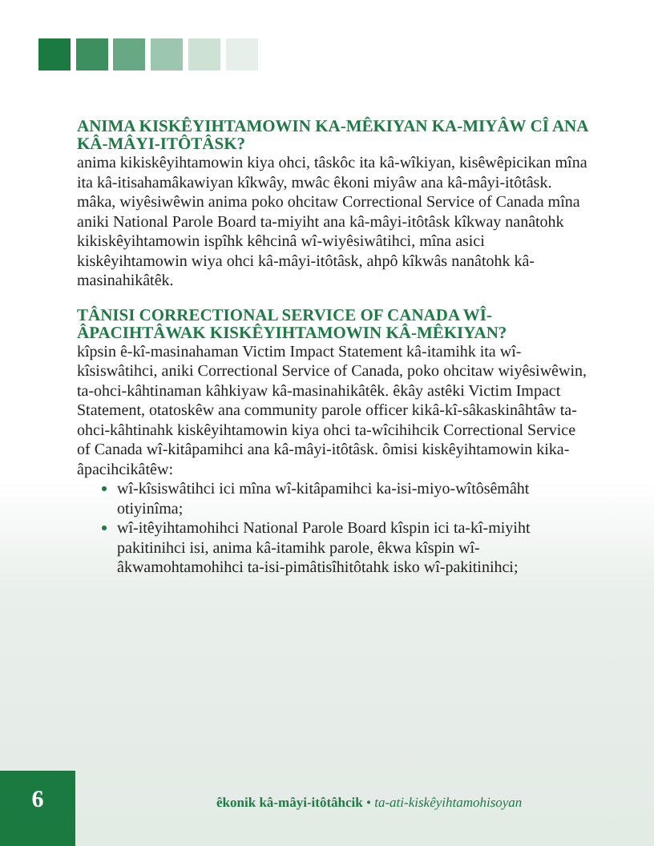ANIMA KISKÊYIHTAMOWIN KA-MÊKIYAN KA-MIYÂW CÎ ANA KÂ-MÂYI-ITÔTÂSK?
anima kikiskêyihtamowin kiya ohci, tâskôc ita kâ-wîkiyan, kisêwêpicikan mîna ita kâ-itisahamâkawiyan kîkwây, mwâc êkoni miyâw ana kâ-mâyi-itôtâsk. mâka, wiyêsiwêwin anima poko ohcitaw Correctional Service of Canada mîna aniki National Parole Board ta-miyiht ana kâ-mâyi-itôtâsk kîkway nanâtohk kikiskêyihtamowin ispîhk kêhcinâ wî-wiyêsiwâtihci, mîna asici kiskêyihtamowin wiya ohci kâ-mâyi-itôtâsk, ahpô kîkwâs nanâtohk kâ-masinahikâtêk.
TÂNISI CORRECTIONAL SERVICE OF CANADA WÎ-ÂPACIHTÂWAK KISKÊYIHTAMOWIN KÂ-MÊKIYAN?
kîpsin ê-kî-masinahaman Victim Impact Statement kâ-itamihk ita wî-kîsiswâtihci, aniki Correctional Service of Canada, poko ohcitaw wiyêsiwêwin, ta-ohci-kâhtinaman kâhkiyaw kâ-masinahikâtêk. êkây astêki Victim Impact Statement, otatoskêw ana community parole officer kikâ-kî-sâkaskinâhtâw ta-ohci-kâhtinahk kiskêyihtamowin kiya ohci ta-wîcihihcik Correctional Service of Canada wî-kitâpamihci ana kâ-mâyi-itôtâsk. ômisi kiskêyihtamowin kika-âpacihcikâtêw:
wî-kîsiswâtihci ici mîna wî-kitâpamihci ka-isi-miyo-wîtôsêmâht otiyinîma;
wî-itêyihtamohihci National Parole Board kîspin ici ta-kî-miyiht pakitinihci isi, anima kâ-itamihk parole, êkwa kîspin wî-âkwamohtamohihci ta-isi-pimâtisîhitôtahk isko wî-pakitinihci;
6
êkonik kâ-mâyi-itôtâhcik • ta-ati-kiskêyihtamohisoyan